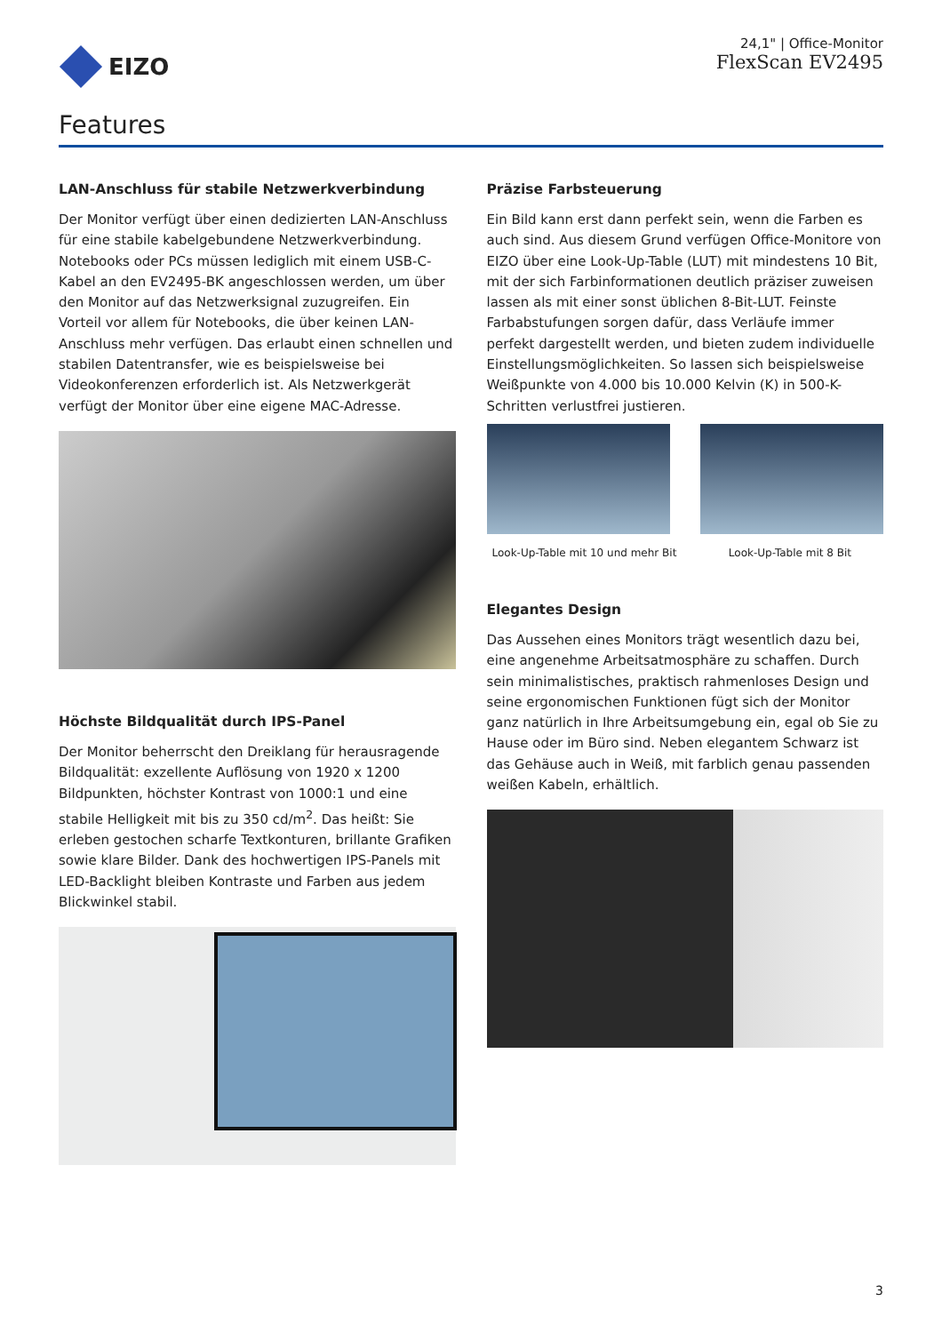EIZO
24,1" | Office-Monitor
FlexScan EV2495
Features
LAN-Anschluss für stabile Netzwerkverbindung
Der Monitor verfügt über einen dedizierten LAN-Anschluss für eine stabile kabelgebundene Netzwerkverbindung. Notebooks oder PCs müssen lediglich mit einem USB-C-Kabel an den EV2495-BK angeschlossen werden, um über den Monitor auf das Netzwerksignal zuzugreifen. Ein Vorteil vor allem für Notebooks, die über keinen LAN-Anschluss mehr verfügen. Das erlaubt einen schnellen und stabilen Datentransfer, wie es beispielsweise bei Videokonferenzen erforderlich ist. Als Netzwerkgerät verfügt der Monitor über eine eigene MAC-Adresse.
Höchste Bildqualität durch IPS-Panel
Der Monitor beherrscht den Dreiklang für herausragende Bildqualität: exzellente Auflösung von 1920 x 1200 Bildpunkten, höchster Kontrast von 1000:1 und eine stabile Helligkeit mit bis zu 350 cd/m<sup>2</sup>. Das heißt: Sie erleben gestochen scharfe Textkonturen, brillante Grafiken sowie klare Bilder. Dank des hochwertigen IPS-Panels mit LED-Backlight bleiben Kontraste und Farben aus jedem Blickwinkel stabil.
Präzise Farbsteuerung
Ein Bild kann erst dann perfekt sein, wenn die Farben es auch sind. Aus diesem Grund verfügen Office-Monitore von EIZO über eine Look-Up-Table (LUT) mit mindestens 10 Bit, mit der sich Farbinformationen deutlich präziser zuweisen lassen als mit einer sonst üblichen 8-Bit-LUT. Feinste Farbabstufungen sorgen dafür, dass Verläufe immer perfekt dargestellt werden, und bieten zudem individuelle Einstellungsmöglichkeiten. So lassen sich beispielsweise Weißpunkte von 4.000 bis 10.000 Kelvin (K) in 500-K-Schritten verlustfrei justieren.
Look-Up-Table mit 10 und mehr Bit Look-Up-Table mit 8 Bit
Elegantes Design
Das Aussehen eines Monitors trägt wesentlich dazu bei, eine angenehme Arbeitsatmosphäre zu schaffen. Durch sein minimalistisches, praktisch rahmenloses Design und seine ergonomischen Funktionen fügt sich der Monitor ganz natürlich in Ihre Arbeitsumgebung ein, egal ob Sie zu Hause oder im Büro sind. Neben elegantem Schwarz ist das Gehäuse auch in Weiß, mit farblich genau passenden weißen Kabeln, erhältlich.
3